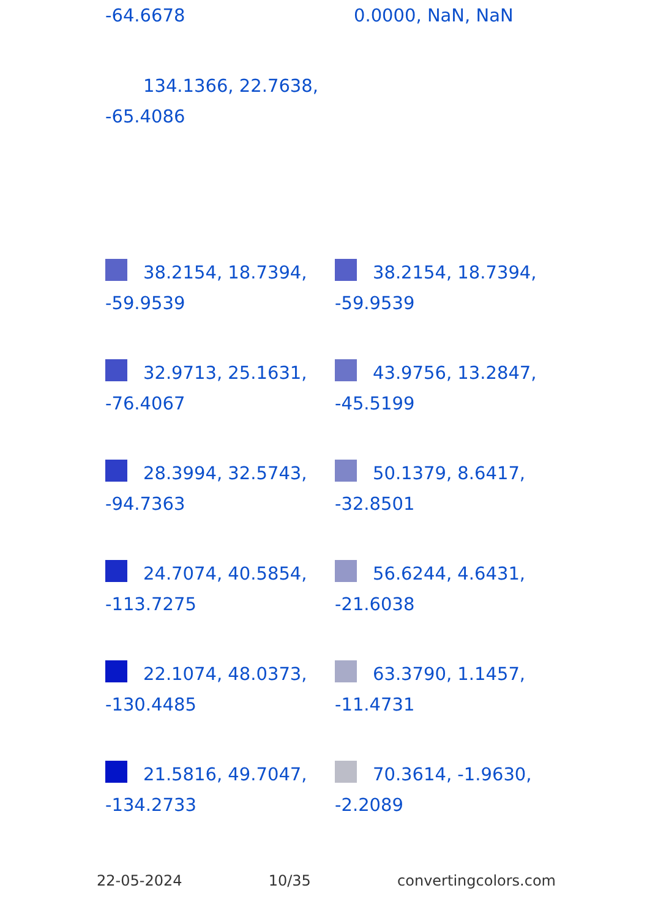-64.6678 0.0000, NaN, NaN
134.1366, 22.7638,
-65.4086
38.2154, 18.7394,
-59.9539
38.2154, 18.7394,
-59.9539
32.9713, 25.1631,
-76.4067
43.9756, 13.2847,
-45.5199
28.3994, 32.5743,
-94.7363
50.1379, 8.6417,
-32.8501
24.7074, 40.5854,
-113.7275
56.6244, 4.6431,
-21.6038
22.1074, 48.0373,
-130.4485
63.3790, 1.1457,
-11.4731
21.5816, 49.7047,
-134.2733
70.3614, -1.9630,
-2.2089
22-05-2024 10/35 convertingcolors.com